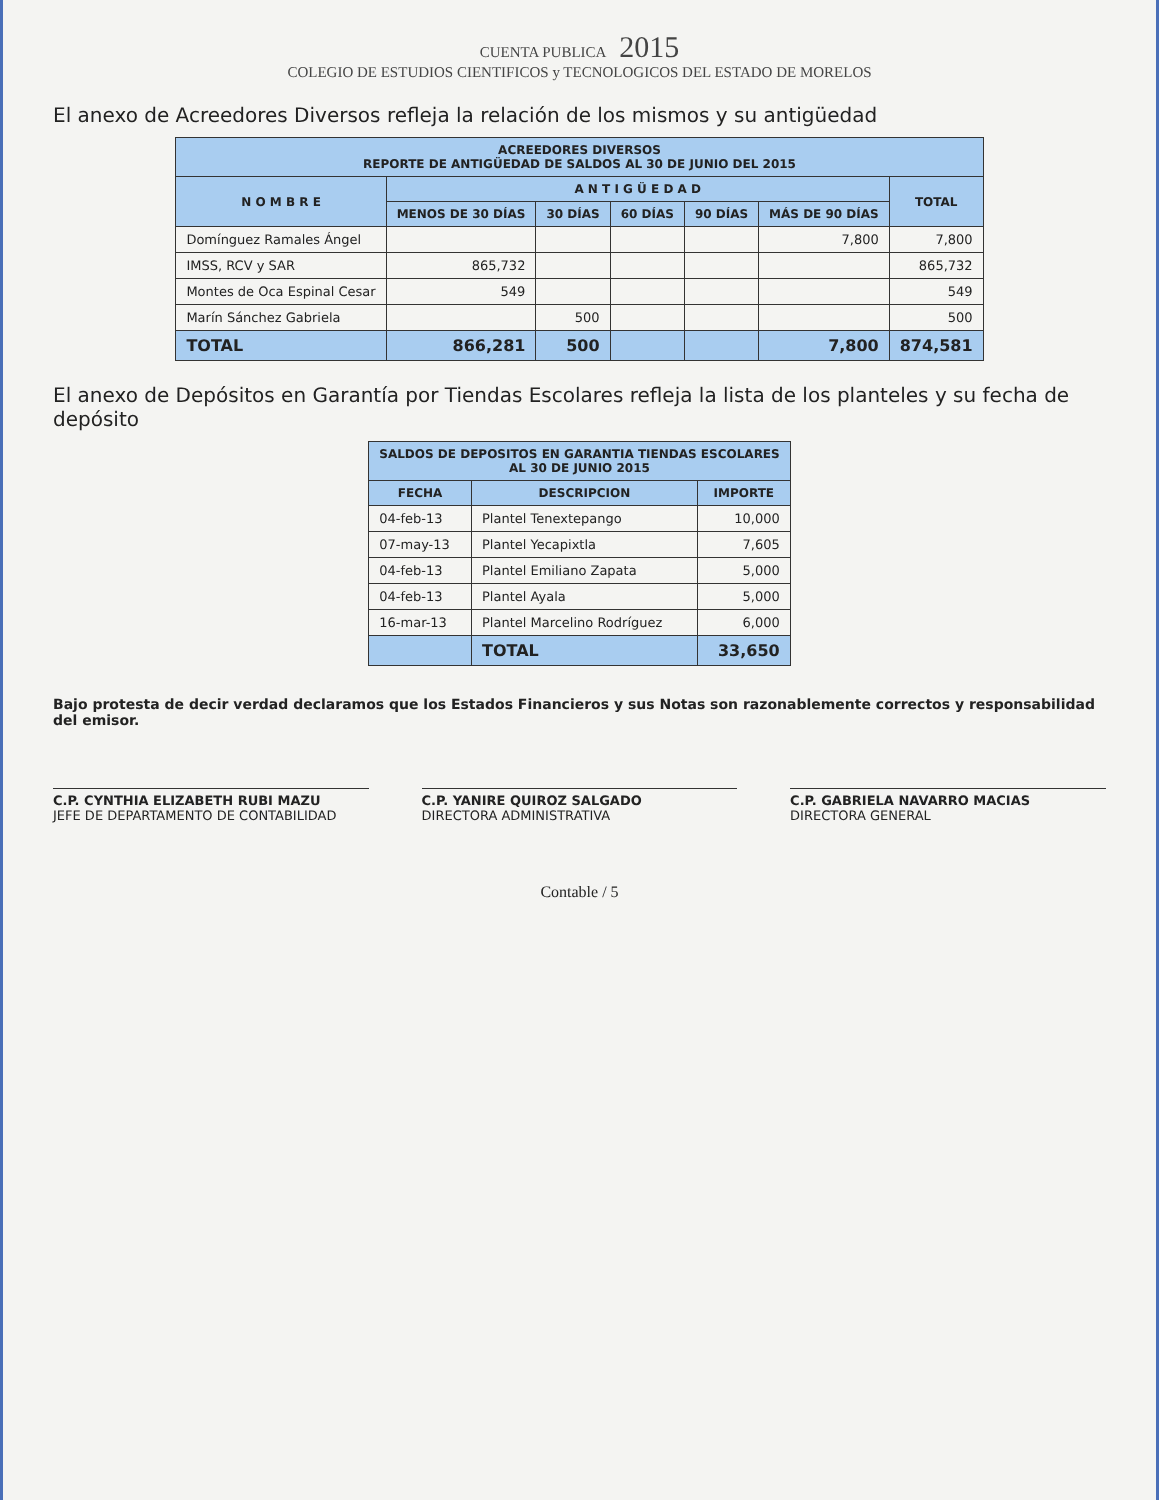CUENTA PUBLICA 2015
COLEGIO DE ESTUDIOS CIENTIFICOS y TECNOLOGICOS DEL ESTADO DE MORELOS
El anexo de Acreedores Diversos refleja la relación de los mismos y su antigüedad
| ACREEDORES DIVERSOS REPORTE DE ANTIGÜEDAD DE SALDOS AL 30 DE JUNIO DEL 2015 | | | | | | |
| --- | --- | --- | --- | --- | --- | --- |
| N O M B R E | A N T I G Ü E D A D | | | | | TOTAL |
| | MENOS DE 30 DÍAS | 30 DÍAS | 60 DÍAS | 90 DÍAS | MÁS DE 90 DÍAS | |
| Domínguez Ramales Ángel | | | | | 7,800 | 7,800 |
| IMSS, RCV y SAR | 865,732 | | | | | 865,732 |
| Montes de Oca Espinal Cesar | 549 | | | | | 549 |
| Marín Sánchez Gabriela | | 500 | | | | 500 |
| TOTAL | 866,281 | 500 | | | 7,800 | 874,581 |
El anexo de Depósitos en Garantía por Tiendas Escolares refleja la lista de los planteles y su fecha de depósito
| SALDOS DE DEPOSITOS EN GARANTIA TIENDAS ESCOLARES AL 30 DE JUNIO 2015 | | |
| --- | --- | --- |
| FECHA | DESCRIPCION | IMPORTE |
| 04-feb-13 | Plantel Tenextepango | 10,000 |
| 07-may-13 | Plantel Yecapixtla | 7,605 |
| 04-feb-13 | Plantel Emiliano Zapata | 5,000 |
| 04-feb-13 | Plantel Ayala | 5,000 |
| 16-mar-13 | Plantel Marcelino Rodríguez | 6,000 |
| | TOTAL | 33,650 |
Bajo protesta de decir verdad declaramos que los Estados Financieros y sus Notas son razonablemente correctos y responsabilidad del emisor.
C.P. CYNTHIA ELIZABETH RUBI MAZU
JEFE DE DEPARTAMENTO DE CONTABILIDAD
C.P. YANIRE QUIROZ SALGADO
DIRECTORA ADMINISTRATIVA
C.P. GABRIELA NAVARRO MACIAS
DIRECTORA GENERAL
Contable / 5